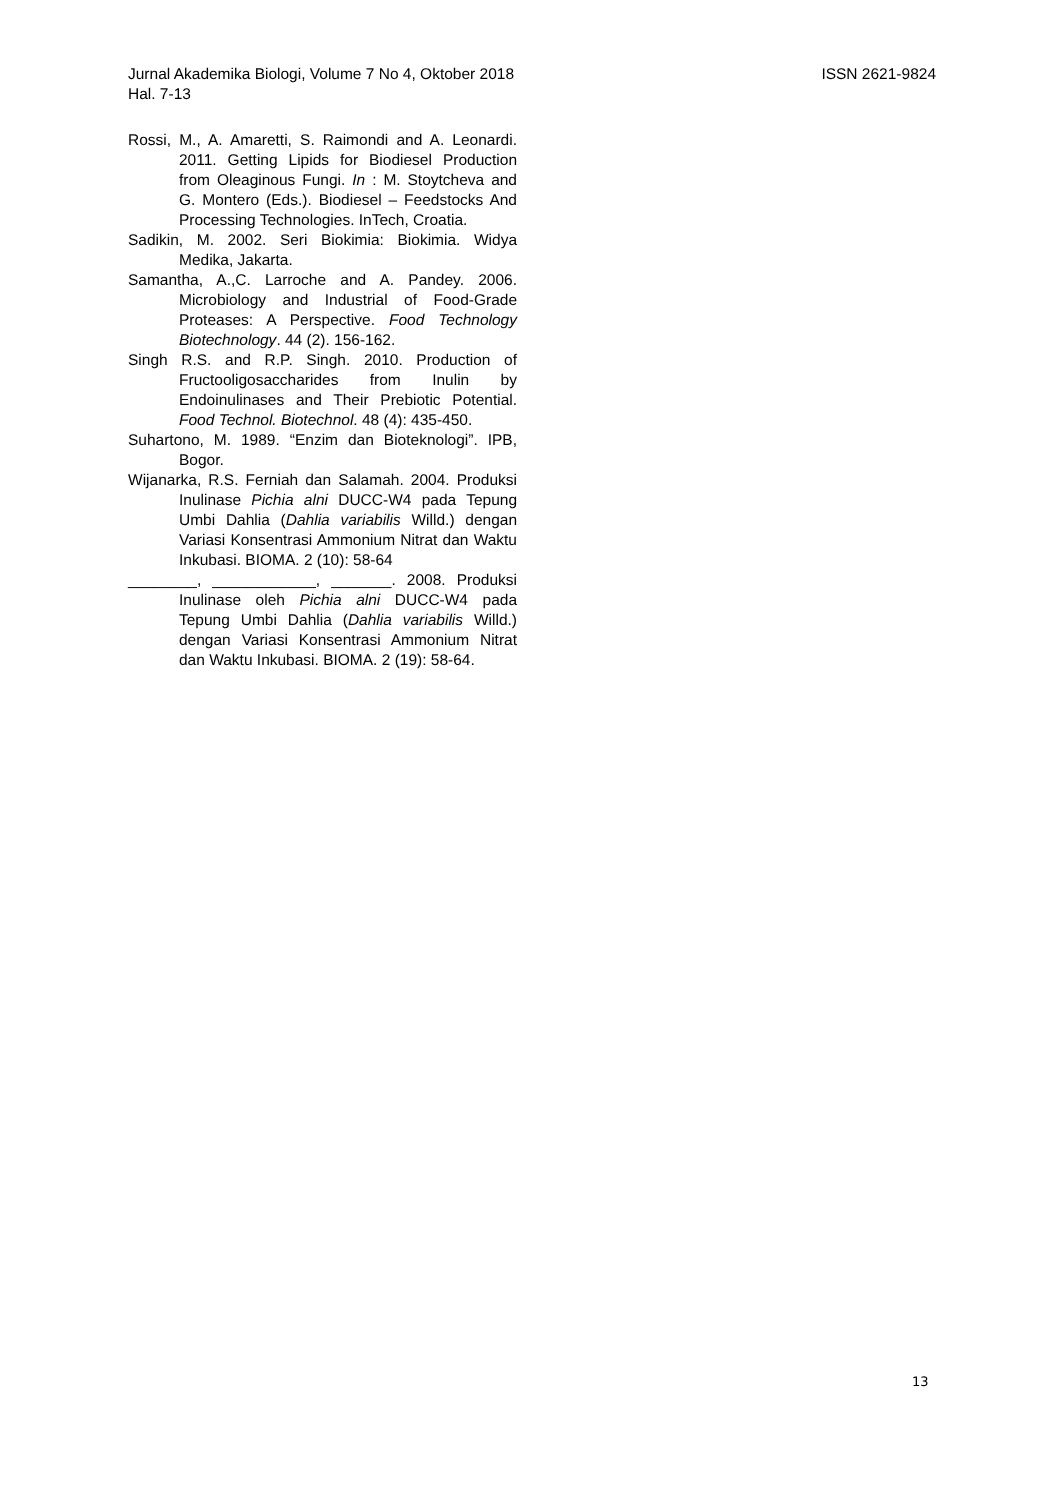ISSN 2621-9824 Jurnal Akademika Biologi, Volume 7 No 4, Oktober 2018
Hal. 7-13
Rossi, M., A. Amaretti, S. Raimondi and A. Leonardi. 2011. Getting Lipids for Biodiesel Production from Oleaginous Fungi. In : M. Stoytcheva and G. Montero (Eds.). Biodiesel – Feedstocks And Processing Technologies. InTech, Croatia.
Sadikin, M. 2002. Seri Biokimia: Biokimia. Widya Medika, Jakarta.
Samantha, A.,C. Larroche and A. Pandey. 2006. Microbiology and Industrial of Food-Grade Proteases: A Perspective. Food Technology Biotechnology. 44 (2). 156-162.
Singh R.S. and R.P. Singh. 2010. Production of Fructooligosaccharides from Inulin by Endoinulinases and Their Prebiotic Potential. Food Technol. Biotechnol. 48 (4): 435-450.
Suhartono, M. 1989. “Enzim dan Bioteknologi”. IPB, Bogor.
Wijanarka, R.S. Ferniah dan Salamah. 2004. Produksi Inulinase Pichia alni DUCC-W4 pada Tepung Umbi Dahlia (Dahlia variabilis Willd.) dengan Variasi Konsentrasi Ammonium Nitrat dan Waktu Inkubasi. BIOMA. 2 (10): 58-64
________, ____________, _______. 2008. Produksi Inulinase oleh Pichia alni DUCC-W4 pada Tepung Umbi Dahlia (Dahlia variabilis Willd.) dengan Variasi Konsentrasi Ammonium Nitrat dan Waktu Inkubasi. BIOMA. 2 (19): 58-64.
13